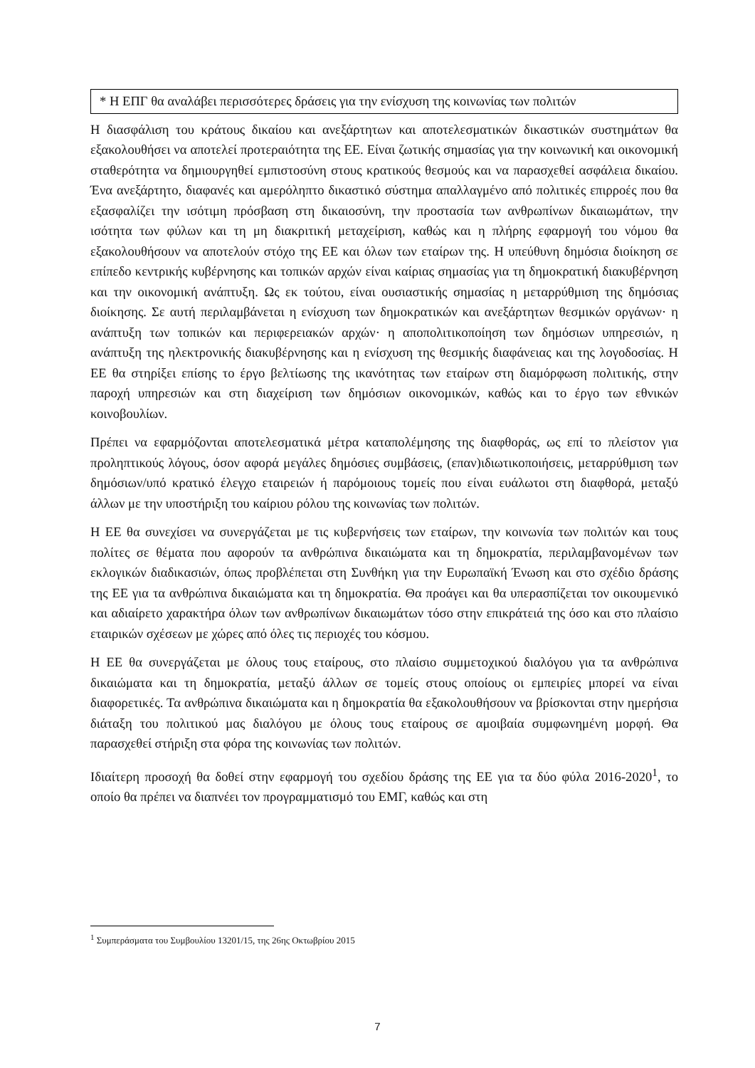* Η ΕΠΓ θα αναλάβει περισσότερες δράσεις για την ενίσχυση της κοινωνίας των πολιτών
Η διασφάλιση του κράτους δικαίου και ανεξάρτητων και αποτελεσματικών δικαστικών συστημάτων θα εξακολουθήσει να αποτελεί προτεραιότητα της ΕΕ. Είναι ζωτικής σημασίας για την κοινωνική και οικονομική σταθερότητα να δημιουργηθεί εμπιστοσύνη στους κρατικούς θεσμούς και να παρασχεθεί ασφάλεια δικαίου. Ένα ανεξάρτητο, διαφανές και αμερόληπτο δικαστικό σύστημα απαλλαγμένο από πολιτικές επιρροές που θα εξασφαλίζει την ισότιμη πρόσβαση στη δικαιοσύνη, την προστασία των ανθρωπίνων δικαιωμάτων, την ισότητα των φύλων και τη μη διακριτική μεταχείριση, καθώς και η πλήρης εφαρμογή του νόμου θα εξακολουθήσουν να αποτελούν στόχο της ΕΕ και όλων των εταίρων της. Η υπεύθυνη δημόσια διοίκηση σε επίπεδο κεντρικής κυβέρνησης και τοπικών αρχών είναι καίριας σημασίας για τη δημοκρατική διακυβέρνηση και την οικονομική ανάπτυξη. Ως εκ τούτου, είναι ουσιαστικής σημασίας η μεταρρύθμιση της δημόσιας διοίκησης. Σε αυτή περιλαμβάνεται η ενίσχυση των δημοκρατικών και ανεξάρτητων θεσμικών οργάνων· η ανάπτυξη των τοπικών και περιφερειακών αρχών· η αποπολιτικοποίηση των δημόσιων υπηρεσιών, η ανάπτυξη της ηλεκτρονικής διακυβέρνησης και η ενίσχυση της θεσμικής διαφάνειας και της λογοδοσίας. Η ΕΕ θα στηρίξει επίσης το έργο βελτίωσης της ικανότητας των εταίρων στη διαμόρφωση πολιτικής, στην παροχή υπηρεσιών και στη διαχείριση των δημόσιων οικονομικών, καθώς και το έργο των εθνικών κοινοβουλίων.
Πρέπει να εφαρμόζονται αποτελεσματικά μέτρα καταπολέμησης της διαφθοράς, ως επί το πλείστον για προληπτικούς λόγους, όσον αφορά μεγάλες δημόσιες συμβάσεις, (επαν)ιδιωτικοποιήσεις, μεταρρύθμιση των δημόσιων/υπό κρατικό έλεγχο εταιρειών ή παρόμοιους τομείς που είναι ευάλωτοι στη διαφθορά, μεταξύ άλλων με την υποστήριξη του καίριου ρόλου της κοινωνίας των πολιτών.
Η ΕΕ θα συνεχίσει να συνεργάζεται με τις κυβερνήσεις των εταίρων, την κοινωνία των πολιτών και τους πολίτες σε θέματα που αφορούν τα ανθρώπινα δικαιώματα και τη δημοκρατία, περιλαμβανομένων των εκλογικών διαδικασιών, όπως προβλέπεται στη Συνθήκη για την Ευρωπαϊκή Ένωση και στο σχέδιο δράσης της ΕΕ για τα ανθρώπινα δικαιώματα και τη δημοκρατία. Θα προάγει και θα υπερασπίζεται τον οικουμενικό και αδιαίρετο χαρακτήρα όλων των ανθρωπίνων δικαιωμάτων τόσο στην επικράτειά της όσο και στο πλαίσιο εταιρικών σχέσεων με χώρες από όλες τις περιοχές του κόσμου.
Η ΕΕ θα συνεργάζεται με όλους τους εταίρους, στο πλαίσιο συμμετοχικού διαλόγου για τα ανθρώπινα δικαιώματα και τη δημοκρατία, μεταξύ άλλων σε τομείς στους οποίους οι εμπειρίες μπορεί να είναι διαφορετικές. Τα ανθρώπινα δικαιώματα και η δημοκρατία θα εξακολουθήσουν να βρίσκονται στην ημερήσια διάταξη του πολιτικού μας διαλόγου με όλους τους εταίρους σε αμοιβαία συμφωνημένη μορφή. Θα παρασχεθεί στήριξη στα φόρα της κοινωνίας των πολιτών.
Ιδιαίτερη προσοχή θα δοθεί στην εφαρμογή του σχεδίου δράσης της ΕΕ για τα δύο φύλα 2016-2020<sup>1</sup>, το οποίο θα πρέπει να διαπνέει τον προγραμματισμό του ΕΜΓ, καθώς και στη
<sup>1</sup> Συμπεράσματα του Συμβουλίου 13201/15, της 26ης Οκτωβρίου 2015
7